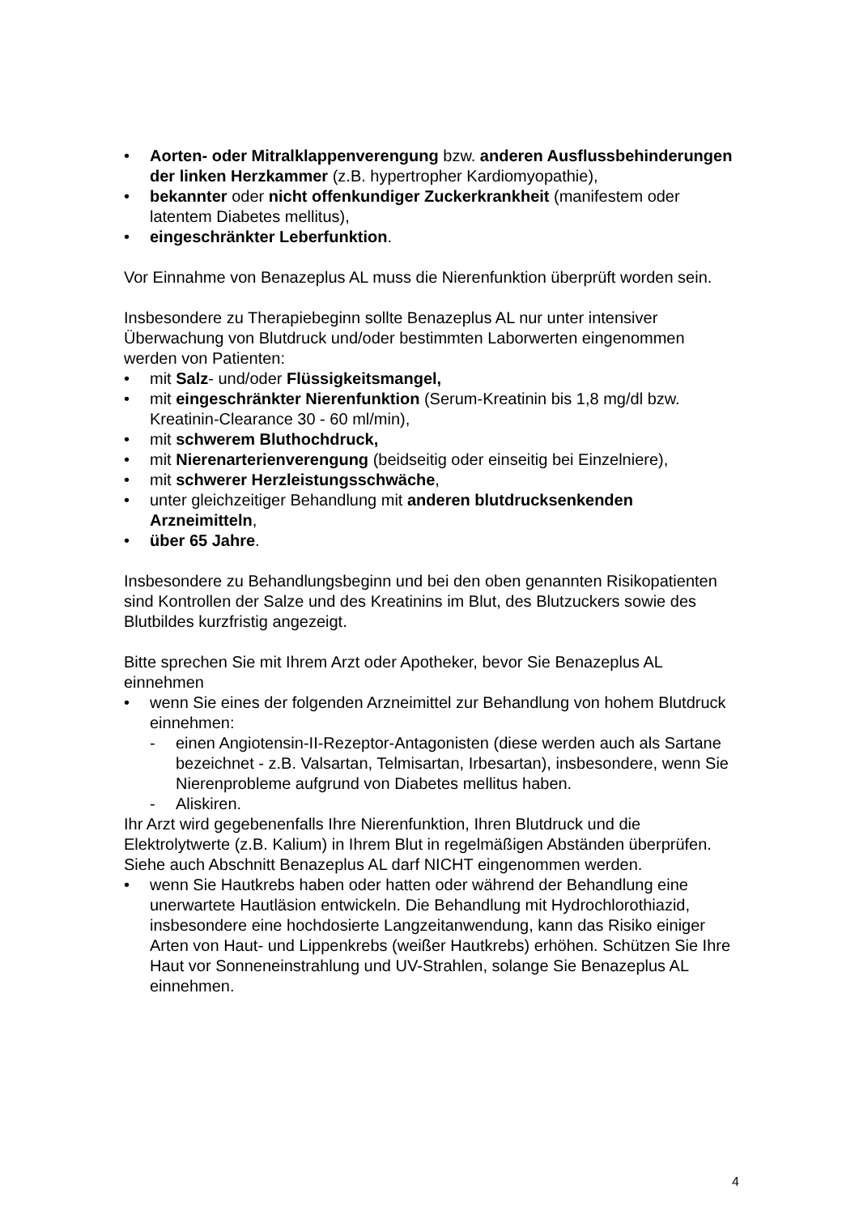• Aorten- oder Mitralklappenverengung bzw. anderen Ausflussbehinderungen der linken Herzkammer (z.B. hypertropher Kardiomyopathie),
• bekannter oder nicht offenkundiger Zuckerkrankheit (manifestem oder latentem Diabetes mellitus),
• eingeschränkter Leberfunktion.
Vor Einnahme von Benazeplus AL muss die Nierenfunktion überprüft worden sein.
Insbesondere zu Therapiebeginn sollte Benazeplus AL nur unter intensiver Überwachung von Blutdruck und/oder bestimmten Laborwerten eingenommen werden von Patienten:
• mit Salz- und/oder Flüssigkeitsmangel,
• mit eingeschränkter Nierenfunktion (Serum-Kreatinin bis 1,8 mg/dl bzw. Kreatinin-Clearance 30 - 60 ml/min),
• mit schwerem Bluthochdruck,
• mit Nierenarterienverengung (beidseitig oder einseitig bei Einzelniere),
• mit schwerer Herzleistungsschwäche,
• unter gleichzeitiger Behandlung mit anderen blutdrucksenkenden Arzneimitteln,
• über 65 Jahre.
Insbesondere zu Behandlungsbeginn und bei den oben genannten Risikopatienten sind Kontrollen der Salze und des Kreatinins im Blut, des Blutzuckers sowie des Blutbildes kurzfristig angezeigt.
Bitte sprechen Sie mit Ihrem Arzt oder Apotheker, bevor Sie Benazeplus AL einnehmen
• wenn Sie eines der folgenden Arzneimittel zur Behandlung von hohem Blutdruck einnehmen:
- einen Angiotensin-II-Rezeptor-Antagonisten (diese werden auch als Sartane bezeichnet - z.B. Valsartan, Telmisartan, Irbesartan), insbesondere, wenn Sie Nierenprobleme aufgrund von Diabetes mellitus haben.
- Aliskiren.
Ihr Arzt wird gegebenenfalls Ihre Nierenfunktion, Ihren Blutdruck und die Elektrolytwerte (z.B. Kalium) in Ihrem Blut in regelmäßigen Abständen überprüfen. Siehe auch Abschnitt Benazeplus AL darf NICHT eingenommen werden.
• wenn Sie Hautkrebs haben oder hatten oder während der Behandlung eine unerwartete Hautläsion entwickeln. Die Behandlung mit Hydrochlorothiazid, insbesondere eine hochdosierte Langzeitanwendung, kann das Risiko einiger Arten von Haut- und Lippenkrebs (weißer Hautkrebs) erhöhen. Schützen Sie Ihre Haut vor Sonneneinstrahlung und UV-Strahlen, solange Sie Benazeplus AL einnehmen.
4